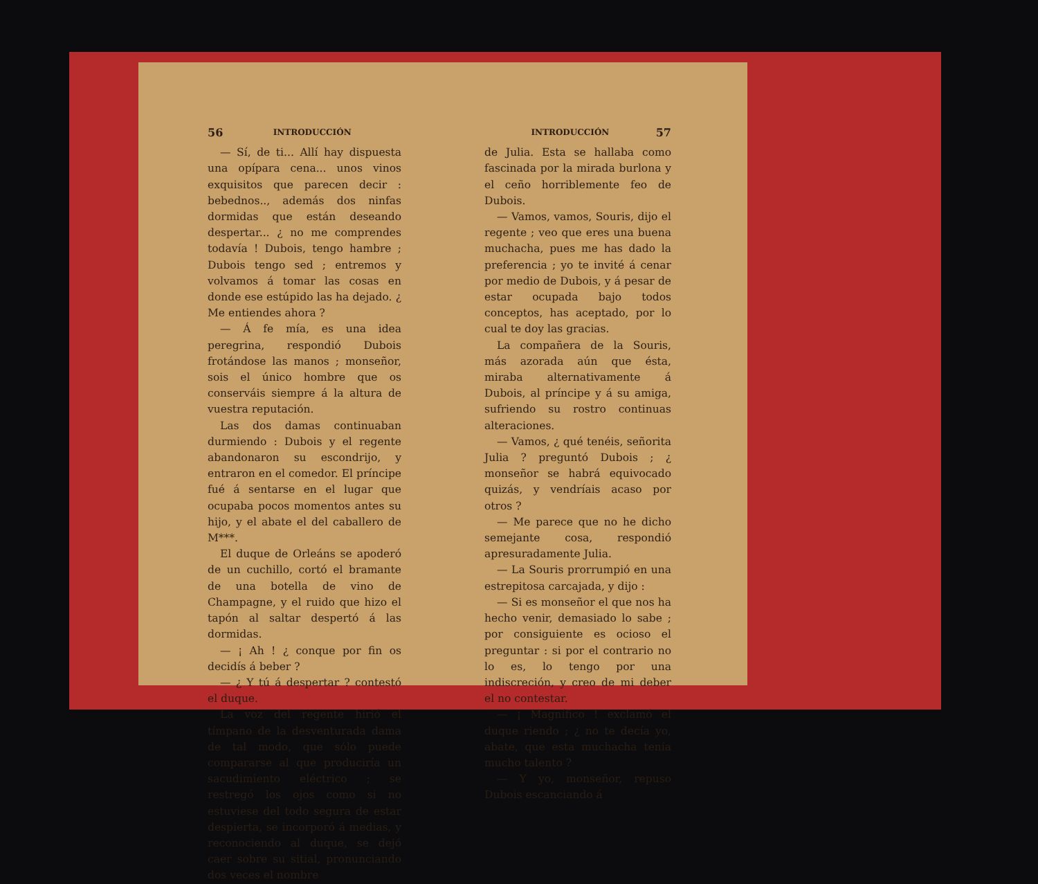56 INTRODUCCIÓN
— Sí, de ti... Allí hay dispuesta una opípara cena... unos vinos exquisitos que parecen decir : bebednos.., además dos ninfas dormidas que están deseando despertar... ¿ no me comprendes todavía ! Dubois, tengo hambre ; Dubois tengo sed ; entremos y volvamos á tomar las cosas en donde ese estúpido las ha dejado. ¿ Me entiendes ahora ?
— Á fe mía, es una idea peregrina, respondió Dubois frotándose las manos ; monseñor, sois el único hombre que os conserváis siempre á la altura de vuestra reputación.
Las dos damas continuaban durmiendo : Dubois y el regente abandonaron su escondrijo, y entraron en el comedor. El príncipe fué á sentarse en el lugar que ocupaba pocos momentos antes su hijo, y el abate el del caballero de M***.
El duque de Orleáns se apoderó de un cuchillo, cortó el bramante de una botella de vino de Champagne, y el ruido que hizo el tapón al saltar despertó á las dormidas.
— ¡ Ah ! ¿ conque por fin os decidís á beber ?
— ¿ Y tú á despertar ? contestó el duque.
La voz del regente hirió el tímpano de la desventurada dama de tal modo, que sólo puede compararse al que produciría un sacudimiento eléctrico ; se restregó los ojos como si no estuviese del todo segura de estar despierta, se incorporó á medias, y reconociendo al duque, se dejó caer sobre su sitial, pronunciando dos veces el nombre
INTRODUCCIÓN 57
de Julia. Esta se hallaba como fascinada por la mirada burlona y el ceño horriblemente feo de Dubois.
— Vamos, vamos, Souris, dijo el regente ; veo que eres una buena muchacha, pues me has dado la preferencia ; yo te invité á cenar por medio de Dubois, y á pesar de estar ocupada bajo todos conceptos, has aceptado, por lo cual te doy las gracias.
La compañera de la Souris, más azorada aún que ésta, miraba alternativamente á Dubois, al príncipe y á su amiga, sufriendo su rostro continuas alteraciones.
— Vamos, ¿ qué tenéis, señorita Julia ? preguntó Dubois ; ¿ monseñor se habrá equivocado quizás, y vendríais acaso por otros ?
— Me parece que no he dicho semejante cosa, respondió apresuradamente Julia.
— La Souris prorrumpió en una estrepitosa carcajada, y dijo :
— Si es monseñor el que nos ha hecho venir, demasiado lo sabe ; por consiguiente es ocioso el preguntar : si por el contrario no lo es, lo tengo por una indiscreción, y creo de mi deber el no contestar.
— ¡ Magnífico ! exclamó el duque riendo ; ¿ no te decía yo, abate, que esta muchacha tenía mucho talento ?
— Y yo, monseñor, repuso Dubois escanciando á